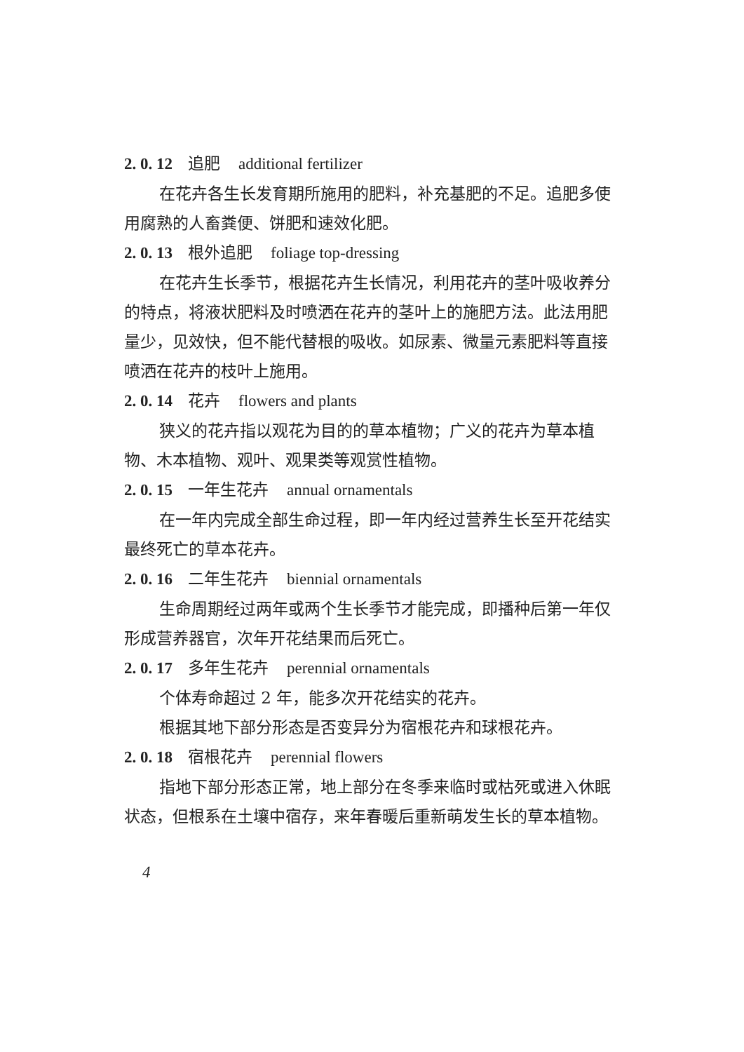2. 0. 12 追肥 additional fertilizer
在花卉各生长发育期所施用的肥料，补充基肥的不足。追肥多使用腐熟的人畜粪便、饼肥和速效化肥。
2. 0. 13 根外追肥 foliage top-dressing
在花卉生长季节，根据花卉生长情况，利用花卉的茎叶吸收养分的特点，将液状肥料及时喷洒在花卉的茎叶上的施肥方法。此法用肥量少，见效快，但不能代替根的吸收。如尿素、微量元素肥料等直接喷洒在花卉的枝叶上施用。
2. 0. 14 花卉 flowers and plants
狭义的花卉指以观花为目的的草本植物；广义的花卉为草本植物、木本植物、观叶、观果类等观赏性植物。
2. 0. 15 一年生花卉 annual ornamentals
在一年内完成全部生命过程，即一年内经过营养生长至开花结实最终死亡的草本花卉。
2. 0. 16 二年生花卉 biennial ornamentals
生命周期经过两年或两个生长季节才能完成，即播种后第一年仅形成营养器官，次年开花结果而后死亡。
2. 0. 17 多年生花卉 perennial ornamentals
个体寿命超过 2 年，能多次开花结实的花卉。
根据其地下部分形态是否变异分为宿根花卉和球根花卉。
2. 0. 18 宿根花卉 perennial flowers
指地下部分形态正常，地上部分在冬季来临时或枯死或进入休眠状态，但根系在土壤中宿存，来年春暖后重新萌发生长的草本植物。
4